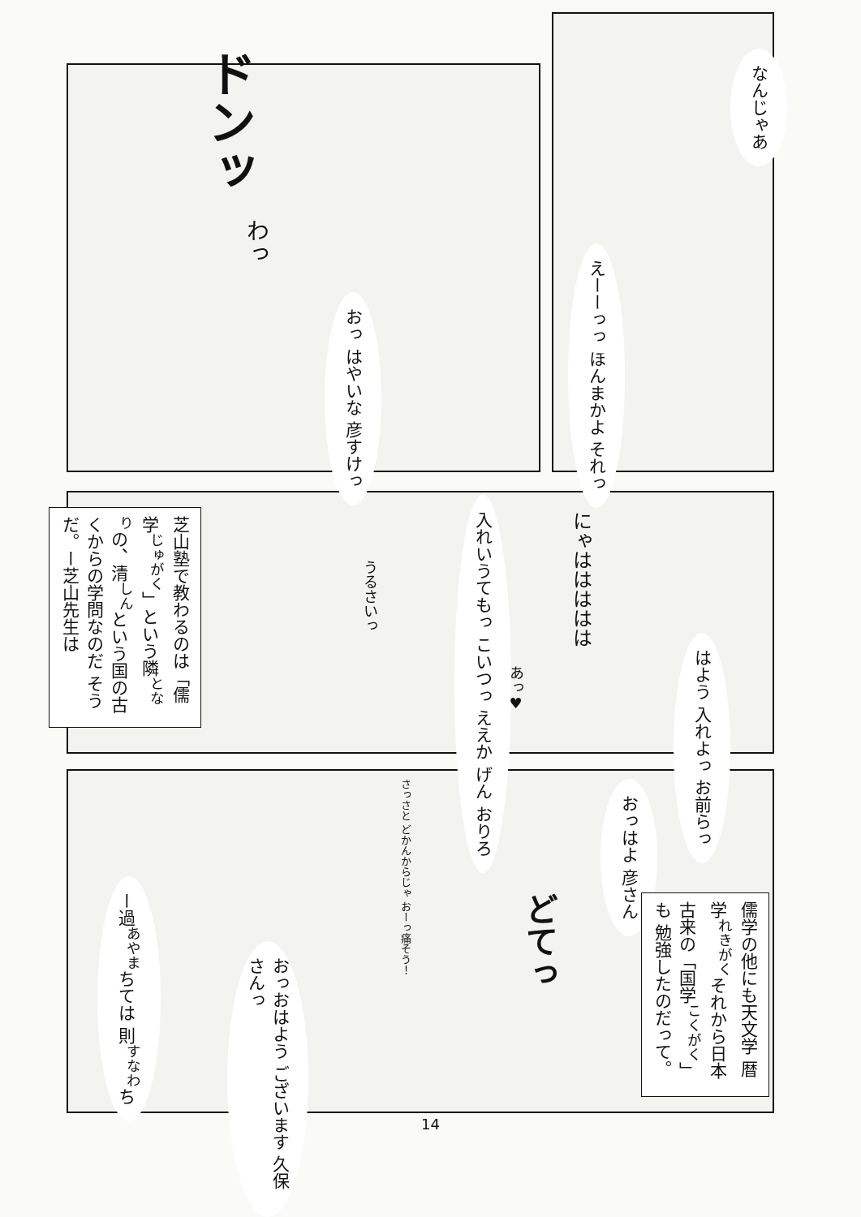ドンッ
なんじゃあ
わっ
おっ はやいな 彦すけっ
えーーっっ ほんまかよ それっ
芝山塾で教わるのは「儒学<sup>じゅがく</sup>」という隣<sup>となり</sup>の、清<sup>しん</sup>という国の古くからの学問なのだ そうだ。ー芝山先生は
うるさいっ
入れいうてもっ こいつっ ええか げん おりろ
にゃははははは
はよう 入れよっ お前らっ
あっ♥
ー過<sup>あやま</sup>ちては 則<sup>すなわ</sup>ち
さっさと どかんからじゃ おーっ痛そう！
おっはよ 彦さん
儒学の他にも天文学 暦学<sup>れきがく</sup>それから日本 古来の「国学<sup>こくがく</sup>」も 勉強したのだって。
どてっ
おっおはよう ございます 久保さんっ
14